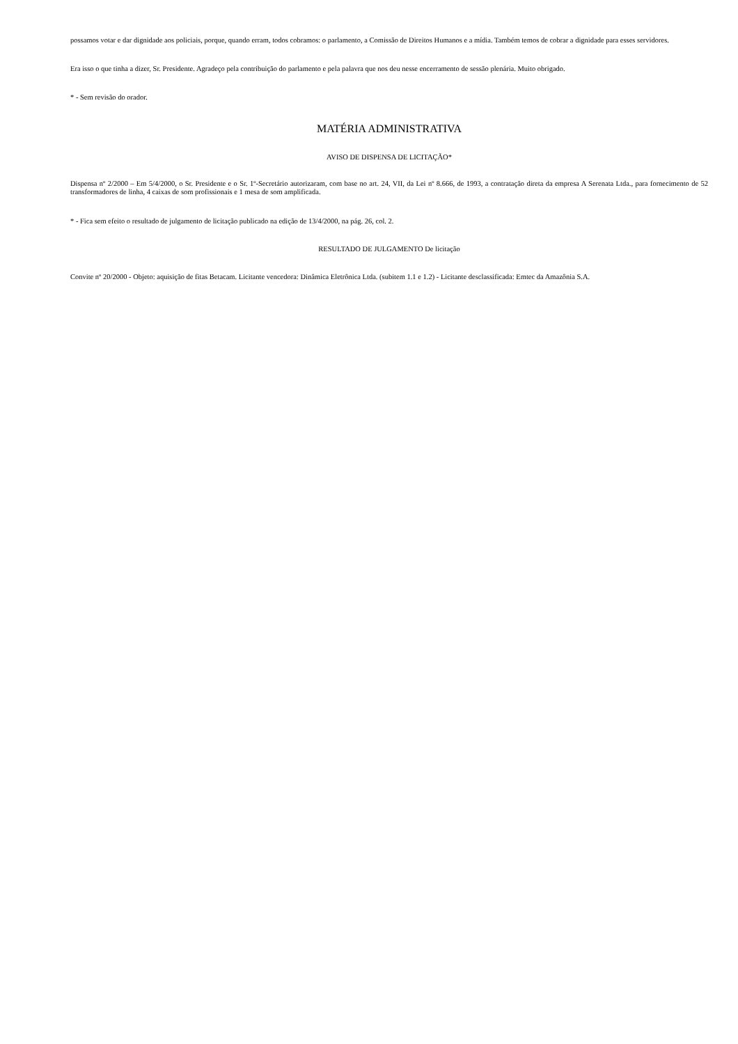possamos votar e dar dignidade aos policiais, porque, quando erram, todos cobramos: o parlamento, a Comissão de Direitos Humanos e a mídia. Também temos de cobrar a dignidade para esses servidores.
Era isso o que tinha a dizer, Sr. Presidente. Agradeço pela contribuição do parlamento e pela palavra que nos deu nesse encerramento de sessão plenária. Muito obrigado.
* - Sem revisão do orador.
MATÉRIA ADMINISTRATIVA
AVISO DE DISPENSA DE LICITAÇÃO*
Dispensa nº 2/2000 – Em 5/4/2000, o Sr. Presidente e o Sr. 1º-Secretário autorizaram, com base no art. 24, VII, da Lei nº 8.666, de 1993, a contratação direta da empresa A Serenata Ltda., para fornecimento de 52 transformadores de linha, 4 caixas de som profissionais e 1 mesa de som amplificada.
* - Fica sem efeito o resultado de julgamento de licitação publicado na edição de 13/4/2000, na pág. 26, col. 2.
RESULTADO DE JULGAMENTO De licitação
Convite nº 20/2000 - Objeto: aquisição de fitas Betacam. Licitante vencedora: Dinâmica Eletrônica Ltda. (subitem 1.1 e 1.2) - Licitante desclassificada: Emtec da Amazônia S.A.